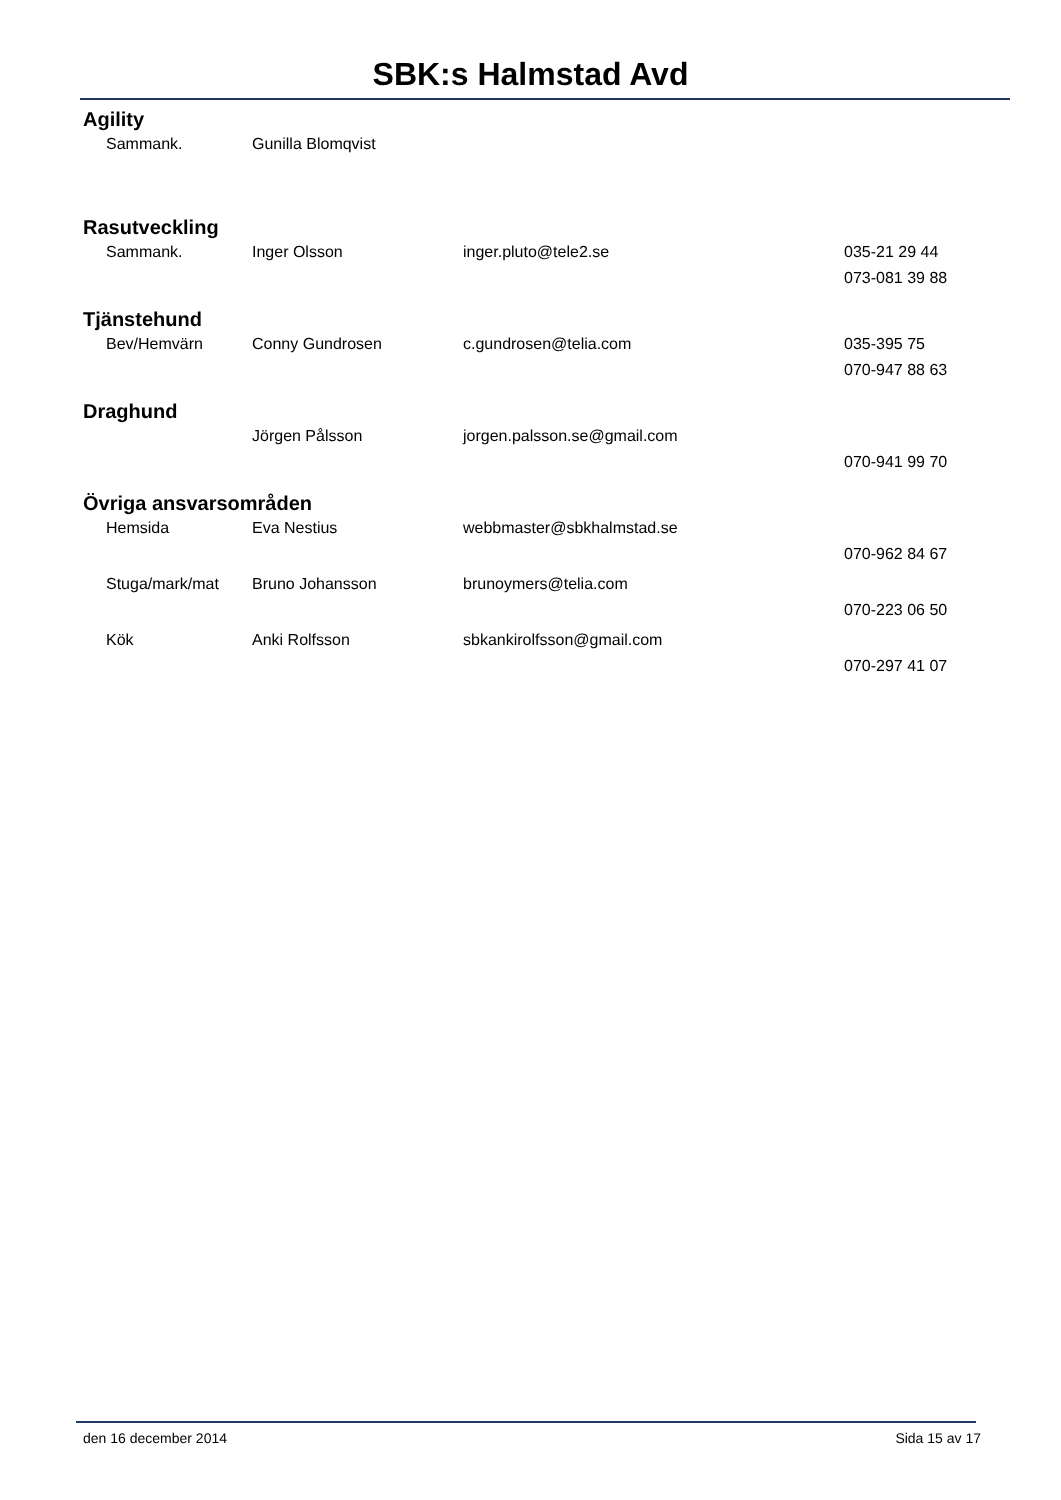SBK:s Halmstad Avd
Agility
| Sammank. | Gunilla Blomqvist | | |
Rasutveckling
| Sammank. | Inger Olsson | inger.pluto@tele2.se | 035-21 29 44 |
| | | | 073-081 39 88 |
Tjänstehund
| Bev/Hemvärn | Conny Gundrosen | c.gundrosen@telia.com | 035-395 75 |
| | | | 070-947 88 63 |
Draghund
| | Jörgen Pålsson | jorgen.palsson.se@gmail.com | |
| | | | 070-941 99 70 |
Övriga ansvarsområden
| Hemsida | Eva Nestius | webbmaster@sbkhalmstad.se | |
| | | | 070-962 84 67 |
| Stuga/mark/mat | Bruno Johansson | brunoymers@telia.com | |
| | | | 070-223 06 50 |
| Kök | Anki Rolfsson | sbkankirolfsson@gmail.com | |
| | | | 070-297 41 07 |
den 16 december 2014 Sida 15 av 17